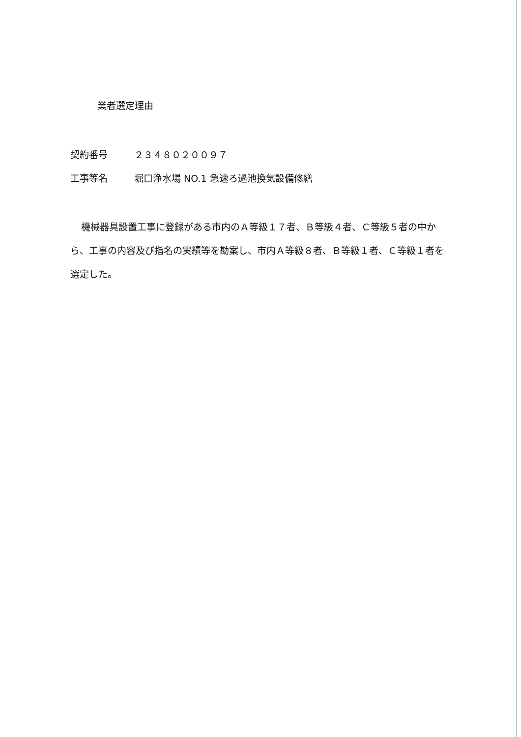業者選定理由
契約番号 ２３４８０２００９７
工事等名 堀口浄水場 NO.1 急速ろ過池換気設備修繕
機械器具設置工事に登録がある市内のＡ等級１７者、Ｂ等級４者、Ｃ等級５者の中から、工事の内容及び指名の実績等を勘案し、市内Ａ等級８者、Ｂ等級１者、Ｃ等級１者を選定した。